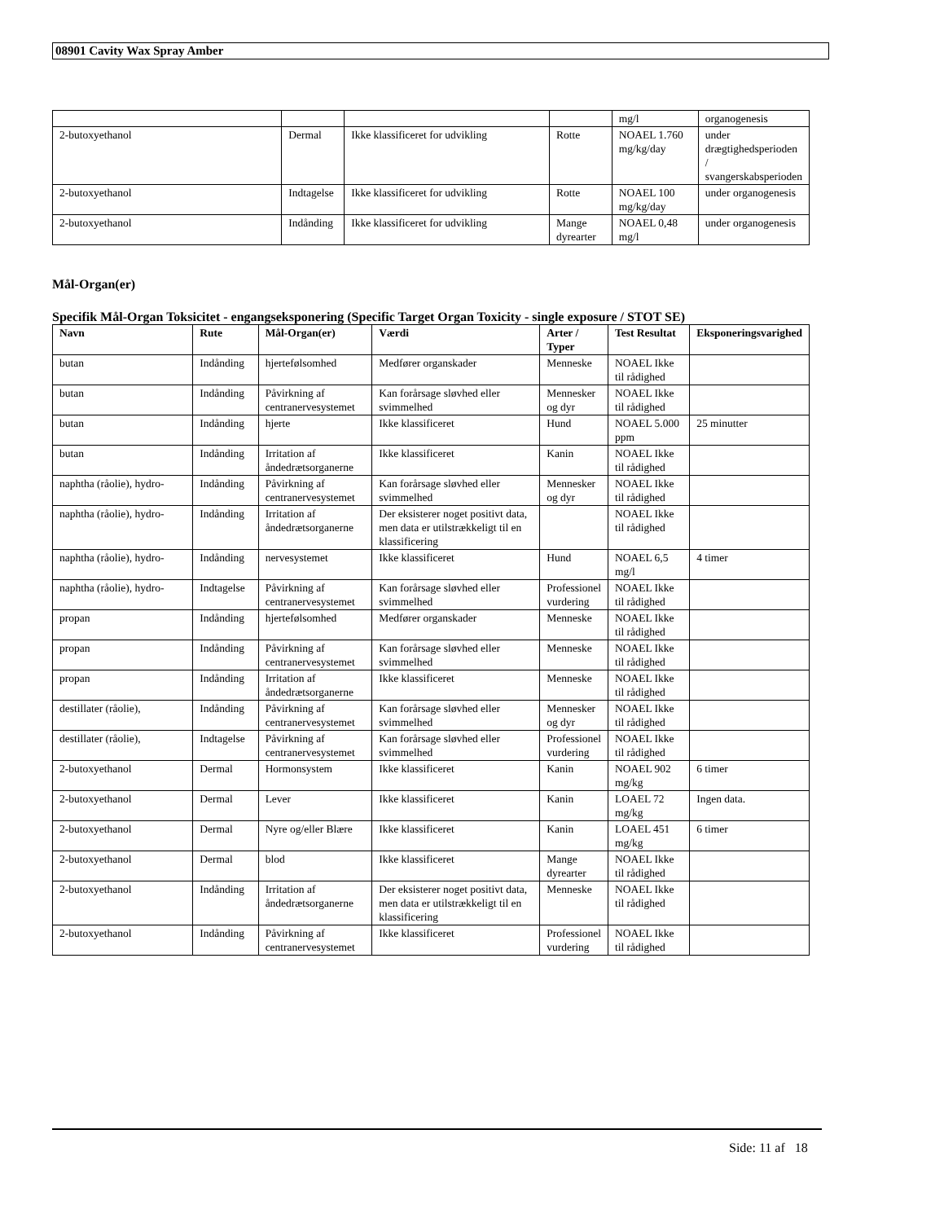08901 Cavity Wax Spray Amber
| | | | | mg/l | organogenesis |
| 2-butoxyethanol | Dermal | Ikke klassificeret for udvikling | Rotte | NOAEL 1.760 mg/kg/day | under drægtighedsperioden / svangerskabsperioden |
| 2-butoxyethanol | Indtagelse | Ikke klassificeret for udvikling | Rotte | NOAEL 100 mg/kg/day | under organogenesis |
| 2-butoxyethanol | Indånding | Ikke klassificeret for udvikling | Mange dyrearter | NOAEL 0,48 mg/l | under organogenesis |
Mål-Organ(er)
Specifik Mål-Organ Toksicitet - engangseksponering (Specific Target Organ Toxicity - single exposure / STOT SE)
| Navn | Rute | Mål-Organ(er) | Værdi | Arter / Typer | Test Resultat | Eksponeringsvarighed |
| --- | --- | --- | --- | --- | --- | --- |
| butan | Indånding | hjertefølsomhed | Medfører organskader | Menneske | NOAEL Ikke til rådighed | |
| butan | Indånding | Påvirkning af centranervesystemet | Kan forårsage sløvhed eller svimmelhed | Mennesker og dyr | NOAEL Ikke til rådighed | |
| butan | Indånding | hjerte | Ikke klassificeret | Hund | NOAEL 5.000 ppm | 25 minutter |
| butan | Indånding | Irritation af åndedrætsorganerne | Ikke klassificeret | Kanin | NOAEL Ikke til rådighed | |
| naphtha (råolie), hydro- | Indånding | Påvirkning af centranervesystemet | Kan forårsage sløvhed eller svimmelhed | Mennesker og dyr | NOAEL Ikke til rådighed | |
| naphtha (råolie), hydro- | Indånding | Irritation af åndedrætsorganerne | Der eksisterer noget positivt data, men data er utilstrækkeligt til en klassificering | | NOAEL Ikke til rådighed | |
| naphtha (råolie), hydro- | Indånding | nervesystemet | Ikke klassificeret | Hund | NOAEL 6,5 mg/l | 4 timer |
| naphtha (råolie), hydro- | Indtagelse | Påvirkning af centranervesystemet | Kan forårsage sløvhed eller svimmelhed | Professionel vurdering | NOAEL Ikke til rådighed | |
| propan | Indånding | hjertefølsomhed | Medfører organskader | Menneske | NOAEL Ikke til rådighed | |
| propan | Indånding | Påvirkning af centranervesystemet | Kan forårsage sløvhed eller svimmelhed | Menneske | NOAEL Ikke til rådighed | |
| propan | Indånding | Irritation af åndedrætsorganerne | Ikke klassificeret | Menneske | NOAEL Ikke til rådighed | |
| destillater (råolie), | Indånding | Påvirkning af centranervesystemet | Kan forårsage sløvhed eller svimmelhed | Mennesker og dyr | NOAEL Ikke til rådighed | |
| destillater (råolie), | Indtagelse | Påvirkning af centranervesystemet | Kan forårsage sløvhed eller svimmelhed | Professionel vurdering | NOAEL Ikke til rådighed | |
| 2-butoxyethanol | Dermal | Hormonsystem | Ikke klassificeret | Kanin | NOAEL 902 mg/kg | 6 timer |
| 2-butoxyethanol | Dermal | Lever | Ikke klassificeret | Kanin | LOAEL 72 mg/kg | Ingen data. |
| 2-butoxyethanol | Dermal | Nyre og/eller Blære | Ikke klassificeret | Kanin | LOAEL 451 mg/kg | 6 timer |
| 2-butoxyethanol | Dermal | blod | Ikke klassificeret | Mange dyrearter | NOAEL Ikke til rådighed | |
| 2-butoxyethanol | Indånding | Irritation af åndedrætsorganerne | Der eksisterer noget positivt data, men data er utilstrækkeligt til en klassificering | Menneske | NOAEL Ikke til rådighed | |
| 2-butoxyethanol | Indånding | Påvirkning af centranervesystemet | Ikke klassificeret | Professionel vurdering | NOAEL Ikke til rådighed | |
Side: 11 af 18